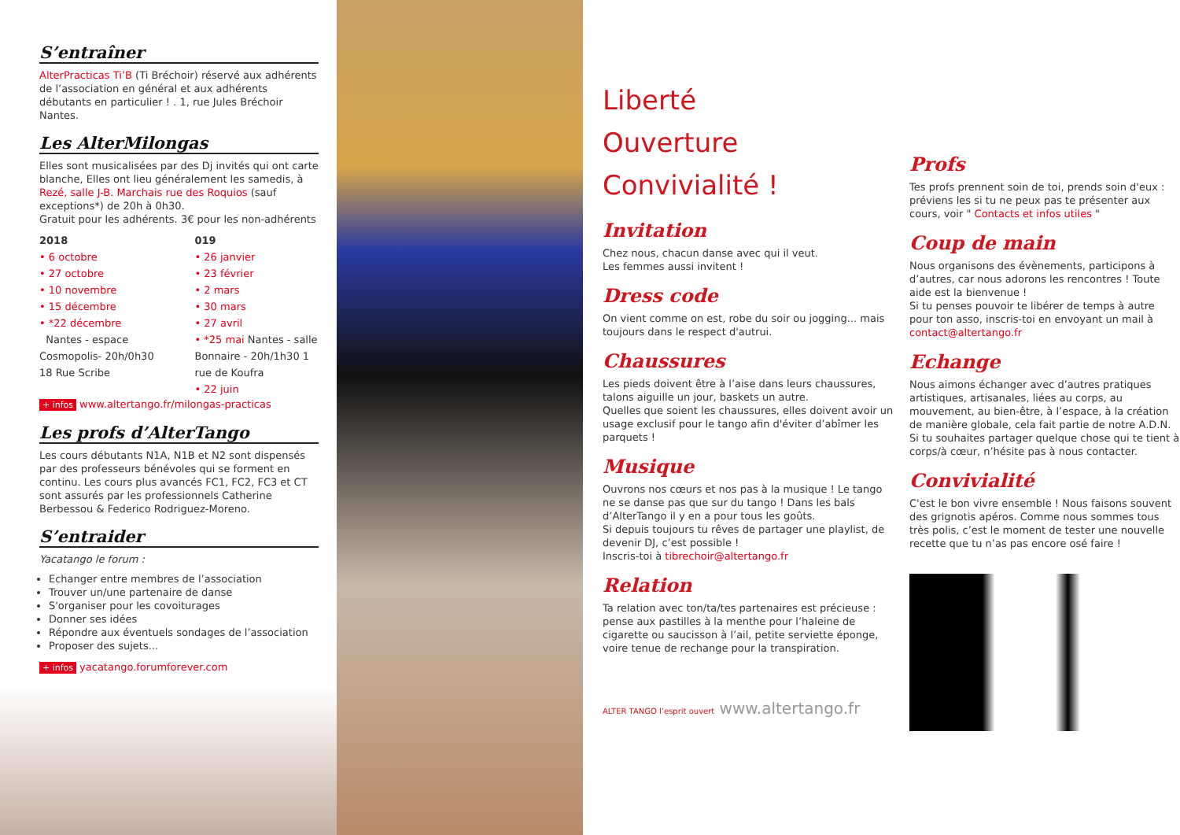S’entraîner
AlterPracticas Ti’B (Ti Bréchoir) réservé aux adhérents de l’association en général et aux adhérents débutants en particulier ! . 1, rue Jules Bréchoir Nantes.
Les AlterMilongas
Elles sont musicalisées par des Dj invités qui ont carte blanche, Elles ont lieu généralement les samedis, à Rezé, salle J-B. Marchais rue des Roquios (sauf exceptions*) de 20h à 0h30.
Gratuit pour les adhérents. 3€ pour les non-adhérents
2018
• 6 octobre
• 27 octobre
• 10 novembre
• 15 décembre
• *22 décembre
Nantes - espace Cosmopolis- 20h/0h30 18 Rue Scribe
019
• 26 janvier
• 23 février
• 2 mars
• 30 mars
• 27 avril
• *25 mai Nantes - salle Bonnaire - 20h/1h30 1 rue de Koufra
• 22 juin
+ infos www.altertango.fr/milongas-practicas
Les profs d’AlterTango
Les cours débutants N1A, N1B et N2 sont dispensés par des professeurs bénévoles qui se forment en continu. Les cours plus avancés FC1, FC2, FC3 et CT sont assurés par les professionnels Catherine Berbessou & Federico Rodriguez-Moreno.
S’entraider
Yacatango le forum :
Echanger entre membres de l’association
Trouver un/une partenaire de danse
S'organiser pour les covoiturages
Donner ses idées
Répondre aux éventuels sondages de l’association
Proposer des sujets...
+ infos yacatango.forumforever.com
Liberté
Ouverture
Convivialité !
Invitation
Chez nous, chacun danse avec qui il veut.
Les femmes aussi invitent !
Dress code
On vient comme on est, robe du soir ou jogging... mais toujours dans le respect d'autrui.
Chaussures
Les pieds doivent être à l’aise dans leurs chaussures, talons aiguille un jour, baskets un autre.
Quelles que soient les chaussures, elles doivent avoir un usage exclusif pour le tango afin d'éviter d’abîmer les parquets !
Musique
Ouvrons nos cœurs et nos pas à la musique ! Le tango ne se danse pas que sur du tango ! Dans les bals d’AlterTango il y en a pour tous les goûts.
Si depuis toujours tu rêves de partager une playlist, de devenir DJ, c’est possible !
Inscris-toi à tibrechoir@altertango.fr
Relation
Ta relation avec ton/ta/tes partenaires est précieuse : pense aux pastilles à la menthe pour l’haleine de cigarette ou saucisson à l’ail, petite serviette éponge, voire tenue de rechange pour la transpiration.
ALTER TANGO l’esprit ouvert www.altertango.fr
Profs
Tes profs prennent soin de toi, prends soin d'eux : préviens les si tu ne peux pas te présenter aux cours, voir " Contacts et infos utiles "
Coup de main
Nous organisons des évènements, participons à d’autres, car nous adorons les rencontres ! Toute aide est la bienvenue !
Si tu penses pouvoir te libérer de temps à autre pour ton asso, inscris-toi en envoyant un mail à contact@altertango.fr
Echange
Nous aimons échanger avec d’autres pratiques artistiques, artisanales, liées au corps, au mouvement, au bien-être, à l’espace, à la création de manière globale, cela fait partie de notre A.D.N.
Si tu souhaites partager quelque chose qui te tient à corps/à cœur, n’hésite pas à nous contacter.
Convivialité
C'est le bon vivre ensemble ! Nous faisons souvent des grignotis apéros. Comme nous sommes tous très polis, c’est le moment de tester une nouvelle recette que tu n’as pas encore osé faire !